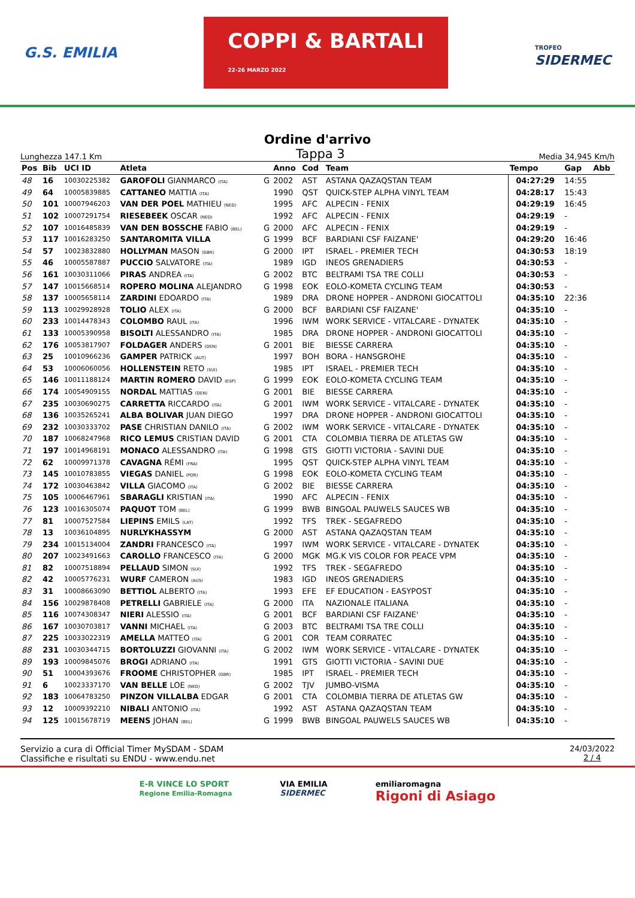G.S. EMILIA COPPI & BARTALI
22-26 MARZO 2022 TROFEO
SIDERMEC
Ordine d'arrivo
Lunghezza 147.1 Km Tappa 3 Media 34,945 Km/h
| Pos | Bib | UCI ID | Atleta | | Anno | Cod | Team | Tempo | Gap | Abb |
| --- | --- | --- | --- | --- | --- | --- | --- | --- | --- | --- |
| 48 | 16 | 10030225382 | GAROFOLI GIANMARCO (ITA) | G | 2002 | AST | ASTANA QAZAQSTAN TEAM | 04:27:29 | 14:55 | |
| 49 | 64 | 10005839885 | CATTANEO MATTIA (ITA) | | 1990 | QST | QUICK-STEP ALPHA VINYL TEAM | 04:28:17 | 15:43 | |
| 50 | 101 | 10007946203 | VAN DER POEL MATHIEU (NED) | | 1995 | AFC | ALPECIN - FENIX | 04:29:19 | 16:45 | |
| 51 | 102 | 10007291754 | RIESEBEEK OSCAR (NED) | | 1992 | AFC | ALPECIN - FENIX | 04:29:19 | - | |
| 52 | 107 | 10016485839 | VAN DEN BOSSCHE FABIO (BEL) | G | 2000 | AFC | ALPECIN - FENIX | 04:29:19 | - | |
| 53 | 117 | 10016283250 | SANTAROMITA VILLA | G | 1999 | BCF | BARDIANI CSF FAIZANE' | 04:29:20 | 16:46 | |
| 54 | 57 | 10023832880 | HOLLYMAN MASON (GBR) | G | 2000 | IPT | ISRAEL - PREMIER TECH | 04:30:53 | 18:19 | |
| 55 | 46 | 10005587887 | PUCCIO SALVATORE (ITA) | | 1989 | IGD | INEOS GRENADIERS | 04:30:53 | - | |
| 56 | 161 | 10030311066 | PIRAS ANDREA (ITA) | G | 2002 | BTC | BELTRAMI TSA TRE COLLI | 04:30:53 | - | |
| 57 | 147 | 10015668514 | ROPERO MOLINA ALEJANDRO | G | 1998 | EOK | EOLO-KOMETA CYCLING TEAM | 04:30:53 | - | |
| 58 | 137 | 10005658114 | ZARDINI EDOARDO (ITA) | | 1989 | DRA | DRONE HOPPER - ANDRONI GIOCATTOLI | 04:35:10 | 22:36 | |
| 59 | 113 | 10029928928 | TOLIO ALEX (ITA) | G | 2000 | BCF | BARDIANI CSF FAIZANE' | 04:35:10 | - | |
| 60 | 233 | 10014478343 | COLOMBO RAUL (ITA) | | 1996 | IWM | WORK SERVICE - VITALCARE - DYNATEK | 04:35:10 | - | |
| 61 | 133 | 10005390958 | BISOLTI ALESSANDRO (ITA) | | 1985 | DRA | DRONE HOPPER - ANDRONI GIOCATTOLI | 04:35:10 | - | |
| 62 | 176 | 10053817907 | FOLDAGER ANDERS (DEN) | G | 2001 | BIE | BIESSE CARRERA | 04:35:10 | - | |
| 63 | 25 | 10010966236 | GAMPER PATRICK (AUT) | | 1997 | BOH | BORA - HANSGROHE | 04:35:10 | - | |
| 64 | 53 | 10006060056 | HOLLENSTEIN RETO (SUI) | | 1985 | IPT | ISRAEL - PREMIER TECH | 04:35:10 | - | |
| 65 | 146 | 10011188124 | MARTIN ROMERO DAVID (ESP) | G | 1999 | EOK | EOLO-KOMETA CYCLING TEAM | 04:35:10 | - | |
| 66 | 174 | 10054909155 | NORDAL MATTIAS (DEN) | G | 2001 | BIE | BIESSE CARRERA | 04:35:10 | - | |
| 67 | 235 | 10030690275 | CARRETTA RICCARDO (ITA) | G | 2001 | IWM | WORK SERVICE - VITALCARE - DYNATEK | 04:35:10 | - | |
| 68 | 136 | 10035265241 | ALBA BOLIVAR JUAN DIEGO | | 1997 | DRA | DRONE HOPPER - ANDRONI GIOCATTOLI | 04:35:10 | - | |
| 69 | 232 | 10030333702 | PASE CHRISTIAN DANILO (ITA) | G | 2002 | IWM | WORK SERVICE - VITALCARE - DYNATEK | 04:35:10 | - | |
| 70 | 187 | 10068247968 | RICO LEMUS CRISTIAN DAVID | G | 2001 | CTA | COLOMBIA TIERRA DE ATLETAS GW | 04:35:10 | - | |
| 71 | 197 | 10014968191 | MONACO ALESSANDRO (ITA) | G | 1998 | GTS | GIOTTI VICTORIA - SAVINI DUE | 04:35:10 | - | |
| 72 | 62 | 10009971378 | CAVAGNA RÉMI (FRA) | | 1995 | QST | QUICK-STEP ALPHA VINYL TEAM | 04:35:10 | - | |
| 73 | 145 | 10010783855 | VIEGAS DANIEL (POR) | G | 1998 | EOK | EOLO-KOMETA CYCLING TEAM | 04:35:10 | - | |
| 74 | 172 | 10030463842 | VILLA GIACOMO (ITA) | G | 2002 | BIE | BIESSE CARRERA | 04:35:10 | - | |
| 75 | 105 | 10006467961 | SBARAGLI KRISTIAN (ITA) | | 1990 | AFC | ALPECIN - FENIX | 04:35:10 | - | |
| 76 | 123 | 10016305074 | PAQUOT TOM (BEL) | G | 1999 | BWB | BINGOAL PAUWELS SAUCES WB | 04:35:10 | - | |
| 77 | 81 | 10007527584 | LIEPINS EMILS (LAT) | | 1992 | TFS | TREK - SEGAFREDO | 04:35:10 | - | |
| 78 | 13 | 10036104895 | NURLYKHASSYM | G | 2000 | AST | ASTANA QAZAQSTAN TEAM | 04:35:10 | - | |
| 79 | 234 | 10015134004 | ZANDRI FRANCESCO (ITA) | | 1997 | IWM | WORK SERVICE - VITALCARE - DYNATEK | 04:35:10 | - | |
| 80 | 207 | 10023491663 | CAROLLO FRANCESCO (ITA) | G | 2000 | MGK | MG.K VIS COLOR FOR PEACE VPM | 04:35:10 | - | |
| 81 | 82 | 10007518894 | PELLAUD SIMON (SUI) | | 1992 | TFS | TREK - SEGAFREDO | 04:35:10 | - | |
| 82 | 42 | 10005776231 | WURF CAMERON (AUS) | | 1983 | IGD | INEOS GRENADIERS | 04:35:10 | - | |
| 83 | 31 | 10008663090 | BETTIOL ALBERTO (ITA) | | 1993 | EFE | EF EDUCATION - EASYPOST | 04:35:10 | - | |
| 84 | 156 | 10029878408 | PETRELLI GABRIELE (ITA) | G | 2000 | ITA | NAZIONALE ITALIANA | 04:35:10 | - | |
| 85 | 116 | 10074308347 | NIERI ALESSIO (ITA) | G | 2001 | BCF | BARDIANI CSF FAIZANE' | 04:35:10 | - | |
| 86 | 167 | 10030703817 | VANNI MICHAEL (ITA) | G | 2003 | BTC | BELTRAMI TSA TRE COLLI | 04:35:10 | - | |
| 87 | 225 | 10033022319 | AMELLA MATTEO (ITA) | G | 2001 | COR | TEAM CORRATEC | 04:35:10 | - | |
| 88 | 231 | 10030344715 | BORTOLUZZI GIOVANNI (ITA) | G | 2002 | IWM | WORK SERVICE - VITALCARE - DYNATEK | 04:35:10 | - | |
| 89 | 193 | 10009845076 | BROGI ADRIANO (ITA) | | 1991 | GTS | GIOTTI VICTORIA - SAVINI DUE | 04:35:10 | - | |
| 90 | 51 | 10004393676 | FROOME CHRISTOPHER (GBR) | | 1985 | IPT | ISRAEL - PREMIER TECH | 04:35:10 | - | |
| 91 | 6 | 10023337170 | VAN BELLE LOE (NED) | G | 2002 | TJV | JUMBO-VISMA | 04:35:10 | - | |
| 92 | 183 | 10064783250 | PINZON VILLALBA EDGAR | G | 2001 | CTA | COLOMBIA TIERRA DE ATLETAS GW | 04:35:10 | - | |
| 93 | 12 | 10009392210 | NIBALI ANTONIO (ITA) | | 1992 | AST | ASTANA QAZAQSTAN TEAM | 04:35:10 | - | |
| 94 | 125 | 10015678719 | MEENS JOHAN (BEL) | G | 1999 | BWB | BINGOAL PAUWELS SAUCES WB | 04:35:10 | - | |
Servizio a cura di Official Timer MySDAM - SDAM
Classifiche e risultati su ENDU - www.endu.net
24/03/2022
2 / 4
E-R VINCE LO SPORT
Regione Emilia-Romagna VIA EMILIA
SIDERMEC emiliaromagna
Rigoni di Asiago